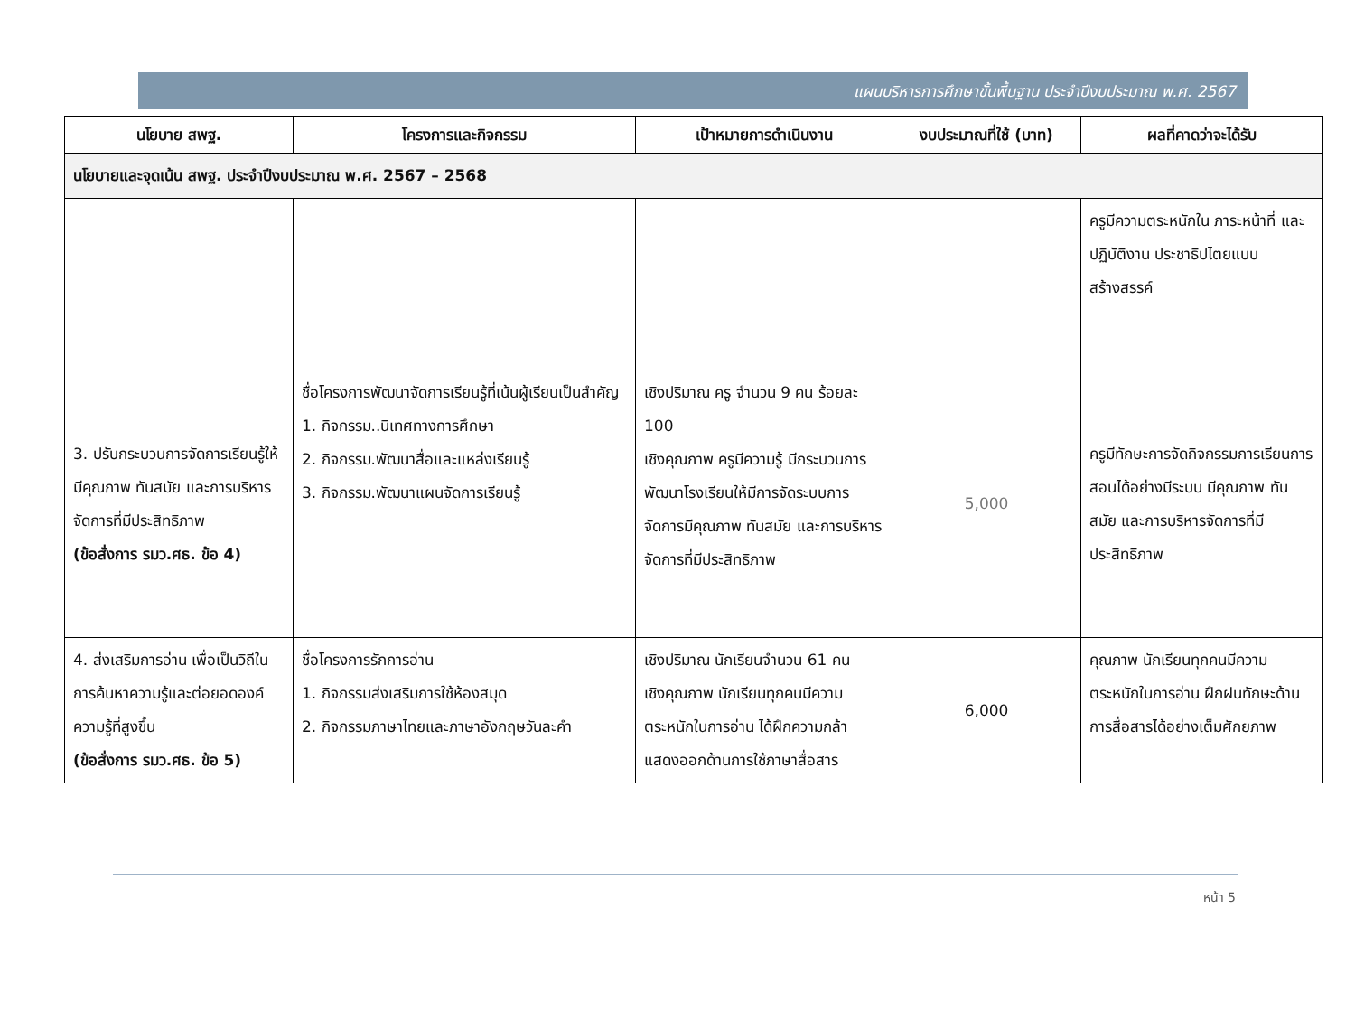แผนบริหารการศึกษาขั้นพื้นฐาน ประจำปีงบประมาณ พ.ศ. 2567
| นโยบาย สพฐ. | โครงการและกิจกรรม | เป้าหมายการดำเนินงาน | งบประมาณที่ใช้ (บาท) | ผลที่คาดว่าจะได้รับ |
| --- | --- | --- | --- | --- |
| นโยบายและจุดเน้น สพฐ. ประจำปีงบประมาณ พ.ศ. 2567 – 2568 | | | | |
| | | | | ครูมีความตระหนักใน ภาระหน้าที่ และปฏิบัติงาน ประชาธิปไตยแบบสร้างสรรค์ |
| 3. ปรับกระบวนการจัดการเรียนรู้ให้มีคุณภาพ ทันสมัย และการบริหารจัดการที่มีประสิทธิภาพ (ข้อสั่งการ รมว.ศธ. ข้อ 4) | ชื่อโครงการพัฒนาจัดการเรียนรู้ที่เน้นผู้เรียนเป็นสำคัญ 1. กิจกรรม..นิเทศทางการศึกษา 2. กิจกรรม.พัฒนาสื่อและแหล่งเรียนรู้ 3. กิจกรรม.พัฒนาแผนจัดการเรียนรู้ | เชิงปริมาณ ครู จำนวน 9 คน ร้อยละ 100 เชิงคุณภาพ ครูมีความรู้ มีกระบวนการพัฒนาโรงเรียนให้มีการจัดระบบการจัดการมีคุณภาพ ทันสมัย และการบริหารจัดการที่มีประสิทธิภาพ | 5,000 | ครูมีทักษะการจัดกิจกรรมการเรียนการสอนได้อย่างมีระบบ มีคุณภาพ ทันสมัย และการบริหารจัดการที่มีประสิทธิภาพ |
| 4. ส่งเสริมการอ่าน เพื่อเป็นวิถีในการค้นหาความรู้และต่อยอดองค์ความรู้ที่สูงขึ้น (ข้อสั่งการ รมว.ศธ. ข้อ 5) | ชื่อโครงการรักการอ่าน 1. กิจกรรมส่งเสริมการใช้ห้องสมุด 2. กิจกรรมภาษาไทยและภาษาอังกฤษวันละคำ | เชิงปริมาณ นักเรียนจำนวน 61 คน เชิงคุณภาพ นักเรียนทุกคนมีความตระหนักในการอ่าน ได้ฝึกความกล้าแสดงออกด้านการใช้ภาษาสื่อสาร | 6,000 | คุณภาพ นักเรียนทุกคนมีความตระหนักในการอ่าน ฝึกฝนทักษะด้านการสื่อสารได้อย่างเต็มศักยภาพ |
หน้า 5